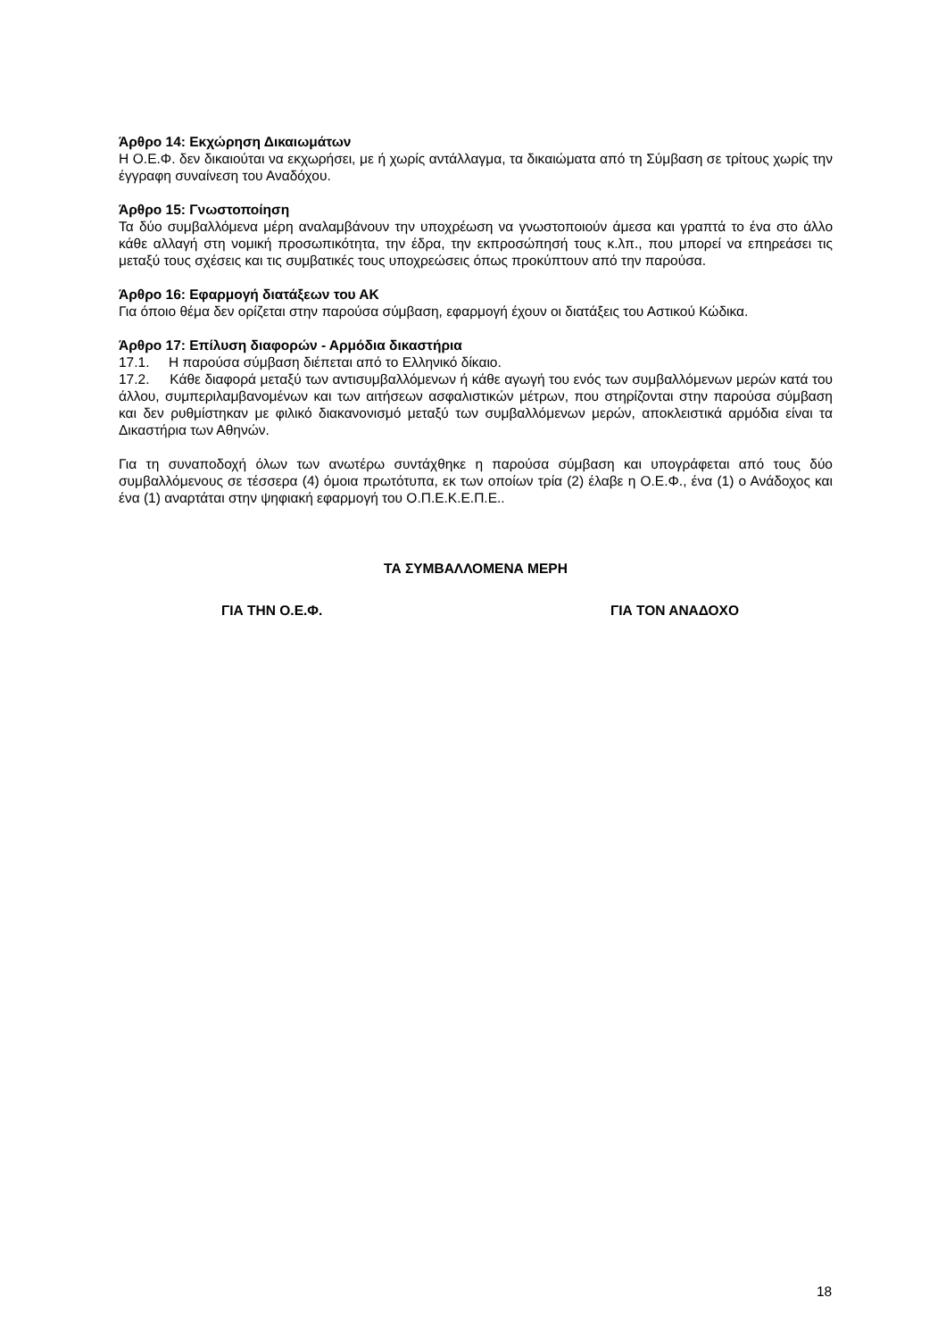Άρθρο 14: Εκχώρηση Δικαιωμάτων
Η Ο.Ε.Φ. δεν δικαιούται να εκχωρήσει, με ή χωρίς αντάλλαγμα, τα δικαιώματα από τη Σύμβαση σε τρίτους χωρίς την έγγραφη συναίνεση του Αναδόχου.
Άρθρο 15: Γνωστοποίηση
Τα δύο συμβαλλόμενα μέρη αναλαμβάνουν την υποχρέωση να γνωστοποιούν άμεσα και γραπτά το ένα στο άλλο κάθε αλλαγή στη νομική προσωπικότητα, την έδρα, την εκπροσώπησή τους κ.λπ., που μπορεί να επηρεάσει τις μεταξύ τους σχέσεις και τις συμβατικές τους υποχρεώσεις όπως προκύπτουν από την παρούσα.
Άρθρο 16: Εφαρμογή διατάξεων του ΑΚ
Για όποιο θέμα δεν ορίζεται στην παρούσα σύμβαση, εφαρμογή έχουν οι διατάξεις του Αστικού Κώδικα.
Άρθρο 17: Επίλυση διαφορών - Αρμόδια δικαστήρια
17.1. Η παρούσα σύμβαση διέπεται από το Ελληνικό δίκαιο.
17.2. Κάθε διαφορά μεταξύ των αντισυμβαλλόμενων ή κάθε αγωγή του ενός των συμβαλλόμενων μερών κατά του άλλου, συμπεριλαμβανομένων και των αιτήσεων ασφαλιστικών μέτρων, που στηρίζονται στην παρούσα σύμβαση και δεν ρυθμίστηκαν με φιλικό διακανονισμό μεταξύ των συμβαλλόμενων μερών, αποκλειστικά αρμόδια είναι τα Δικαστήρια των Αθηνών.
Για τη συναποδοχή όλων των ανωτέρω συντάχθηκε η παρούσα σύμβαση και υπογράφεται από τους δύο συμβαλλόμενους σε τέσσερα (4) όμοια πρωτότυπα, εκ των οποίων τρία (2) έλαβε η Ο.Ε.Φ., ένα (1) ο Ανάδοχος και ένα (1) αναρτάται στην ψηφιακή εφαρμογή του Ο.Π.Ε.Κ.Ε.Π.Ε..
ΤΑ ΣΥΜΒΑΛΛΟΜΕΝΑ ΜΕΡΗ
ΓΙΑ ΤΗΝ Ο.Ε.Φ. ΓΙΑ ΤΟΝ ΑΝΑΔΟΧΟ
18